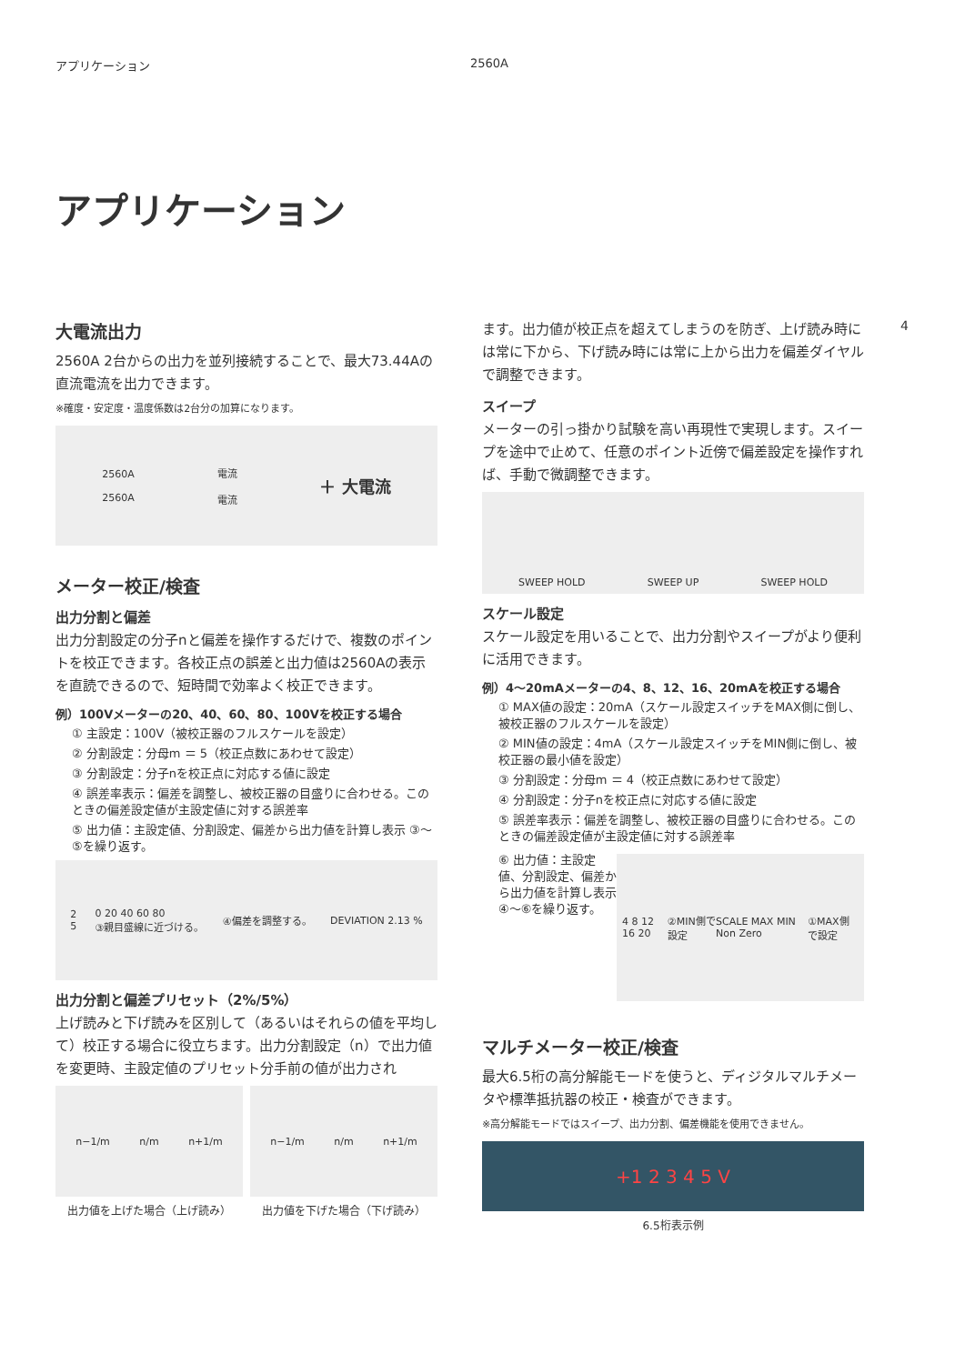アプリケーション 2560A
アプリケーション
4
大電流出力
2560A 2台からの出力を並列接続することで、最大73.44Aの直流電流を出力できます。
※確度・安定度・温度係数は2台分の加算になります。
2560A
2560A 電流
電流 ＋ 大電流
メーター校正/検査
出力分割と偏差
出力分割設定の分子nと偏差を操作するだけで、複数のポイントを校正できます。各校正点の誤差と出力値は2560Aの表示を直読できるので、短時間で効率よく校正できます。
例）100Vメーターの20、40、60、80、100Vを校正する場合
① 主設定：100V（被校正器のフルスケールを設定）
② 分割設定：分母m ＝ 5（校正点数にあわせて設定）
③ 分割設定：分子nを校正点に対応する値に設定
④ 誤差率表示：偏差を調整し、被校正器の目盛りに合わせる。このときの偏差設定値が主設定値に対する誤差率
⑤ 出力値：主設定値、分割設定、偏差から出力値を計算し表示 ③～⑤を繰り返す。
2
5 0 20 40 60 80
③親目盛線に近づける。 ④偏差を調整する。 DEVIATION 2.13 %
出力分割と偏差プリセット（2%/5%）
上げ読みと下げ読みを区別して（あるいはそれらの値を平均して）校正する場合に役立ちます。出力分割設定（n）で出力値を変更時、主設定値のプリセット分手前の値が出力され
n−1/m n/m n+1/m
出力値を上げた場合（上げ読み）
n−1/m n/m n+1/m
出力値を下げた場合（下げ読み）
ます。出力値が校正点を超えてしまうのを防ぎ、上げ読み時には常に下から、下げ読み時には常に上から出力を偏差ダイヤルで調整できます。
スイープ
メーターの引っ掛かり試験を高い再現性で実現します。スイープを途中で止めて、任意のポイント近傍で偏差設定を操作すれば、手動で微調整できます。
SWEEP HOLD SWEEP UP SWEEP HOLD
スケール設定
スケール設定を用いることで、出力分割やスイープがより便利に活用できます。
例）4～20mAメーターの4、8、12、16、20mAを校正する場合
① MAX値の設定：20mA（スケール設定スイッチをMAX側に倒し、被校正器のフルスケールを設定）
② MIN値の設定：4mA（スケール設定スイッチをMIN側に倒し、被校正器の最小値を設定）
③ 分割設定：分母m ＝ 4（校正点数にあわせて設定）
④ 分割設定：分子nを校正点に対応する値に設定
⑤ 誤差率表示：偏差を調整し、被校正器の目盛りに合わせる。このときの偏差設定値が主設定値に対する誤差率
⑥ 出力値：主設定値、分割設定、偏差から出力値を計算し表示 ④～⑥を繰り返す。
4 8 12 16 20 ②MIN側で設定 SCALE MAX MIN Non Zero ①MAX側で設定
マルチメーター校正/検査
最大6.5桁の高分解能モードを使うと、ディジタルマルチメータや標準抵抗器の校正・検査ができます。
※高分解能モードではスイープ、出力分割、偏差機能を使用できません。
+1 2 3 4 5 V
6.5桁表示例